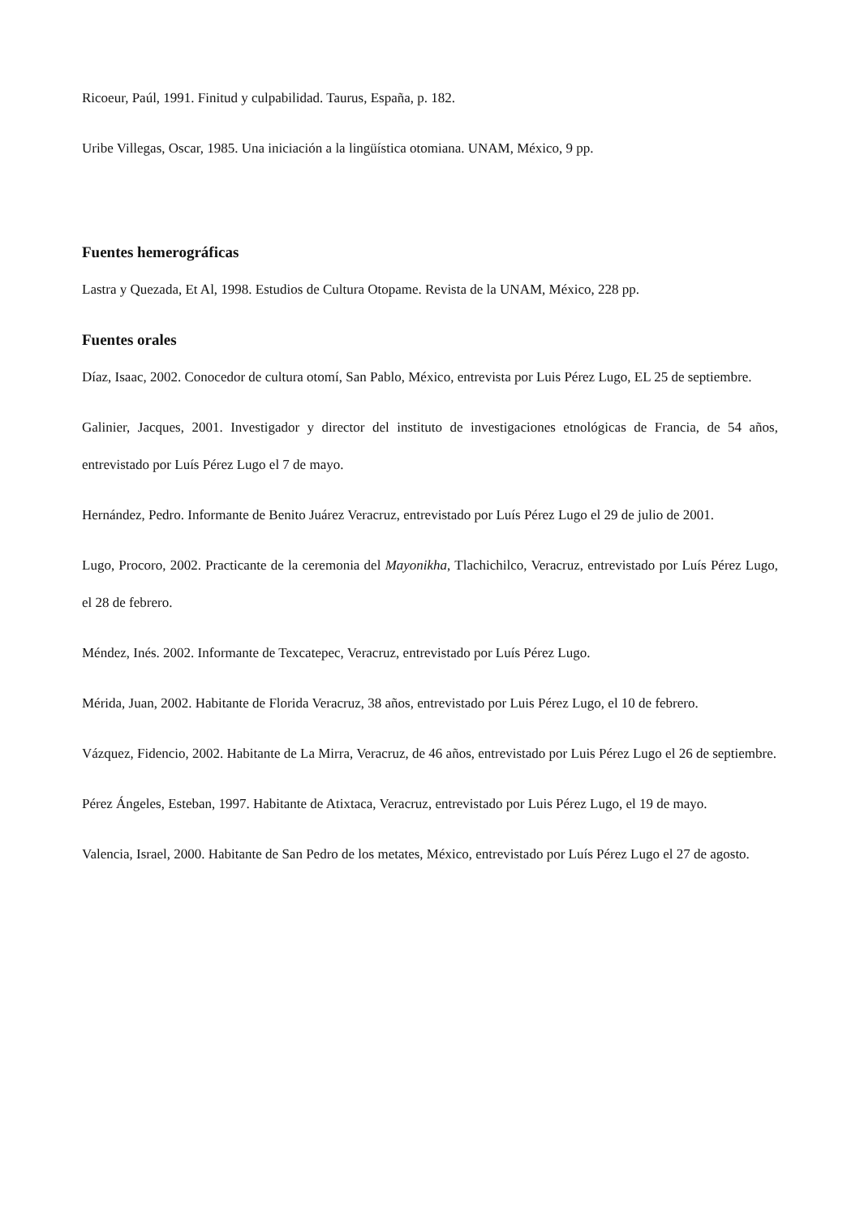Ricoeur, Paúl, 1991. Finitud y culpabilidad. Taurus, España, p. 182.
Uribe Villegas, Oscar, 1985. Una iniciación a la lingüística otomiana. UNAM, México, 9 pp.
Fuentes hemerográficas
Lastra y Quezada, Et Al, 1998. Estudios de Cultura Otopame. Revista de la UNAM, México, 228 pp.
Fuentes orales
Díaz, Isaac, 2002. Conocedor de cultura otomí, San Pablo, México, entrevista por Luis Pérez Lugo, EL 25 de septiembre.
Galinier, Jacques, 2001. Investigador y director del instituto de investigaciones etnológicas de Francia, de 54 años, entrevistado por Luís Pérez Lugo el 7 de mayo.
Hernández, Pedro. Informante de Benito Juárez Veracruz, entrevistado por Luís Pérez Lugo el 29 de julio de 2001.
Lugo, Procoro, 2002. Practicante de la ceremonia del Mayonikha, Tlachichilco, Veracruz, entrevistado por Luís Pérez Lugo, el 28 de febrero.
Méndez, Inés. 2002. Informante de Texcatepec, Veracruz, entrevistado por Luís Pérez Lugo.
Mérida, Juan, 2002. Habitante de Florida Veracruz, 38 años, entrevistado por Luis Pérez Lugo, el 10 de febrero.
Vázquez, Fidencio, 2002. Habitante de La Mirra, Veracruz, de 46 años, entrevistado por Luis Pérez Lugo el 26 de septiembre.
Pérez Ángeles, Esteban, 1997. Habitante de Atixtaca, Veracruz, entrevistado por Luis Pérez Lugo, el 19 de mayo.
Valencia, Israel, 2000. Habitante de San Pedro de los metates, México, entrevistado por Luís Pérez Lugo el 27 de agosto.